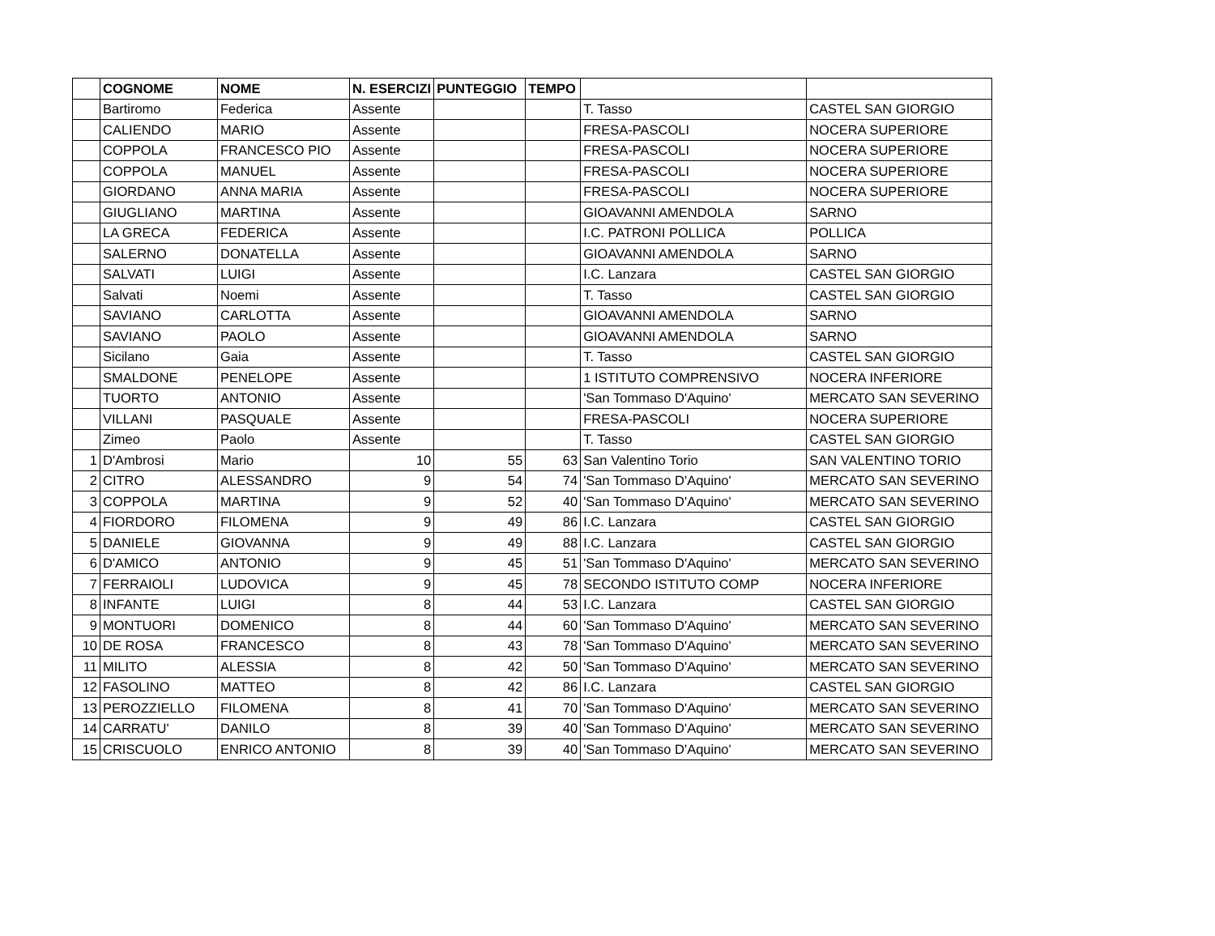| | COGNOME | NOME | N. ESERCIZI | PUNTEGGIO | TEMPO | | |
| --- | --- | --- | --- | --- | --- | --- | --- |
| | Bartiromo | Federica | Assente | | | T. Tasso | CASTEL SAN GIORGIO |
| | CALIENDO | MARIO | Assente | | | FRESA-PASCOLI | NOCERA SUPERIORE |
| | COPPOLA | FRANCESCO PIO | Assente | | | FRESA-PASCOLI | NOCERA SUPERIORE |
| | COPPOLA | MANUEL | Assente | | | FRESA-PASCOLI | NOCERA SUPERIORE |
| | GIORDANO | ANNA MARIA | Assente | | | FRESA-PASCOLI | NOCERA SUPERIORE |
| | GIUGLIANO | MARTINA | Assente | | | GIOAVANNI AMENDOLA | SARNO |
| | LA GRECA | FEDERICA | Assente | | | I.C. PATRONI POLLICA | POLLICA |
| | SALERNO | DONATELLA | Assente | | | GIOAVANNI AMENDOLA | SARNO |
| | SALVATI | LUIGI | Assente | | | I.C. Lanzara | CASTEL SAN GIORGIO |
| | Salvati | Noemi | Assente | | | T. Tasso | CASTEL SAN GIORGIO |
| | SAVIANO | CARLOTTA | Assente | | | GIOAVANNI AMENDOLA | SARNO |
| | SAVIANO | PAOLO | Assente | | | GIOAVANNI AMENDOLA | SARNO |
| | Sicilano | Gaia | Assente | | | T. Tasso | CASTEL SAN GIORGIO |
| | SMALDONE | PENELOPE | Assente | | | 1 ISTITUTO COMPRENSIVO | NOCERA INFERIORE |
| | TUORTO | ANTONIO | Assente | | | 'San Tommaso D'Aquino' | MERCATO SAN SEVERINO |
| | VILLANI | PASQUALE | Assente | | | FRESA-PASCOLI | NOCERA SUPERIORE |
| | Zimeo | Paolo | Assente | | | T. Tasso | CASTEL SAN GIORGIO |
| 1 | D'Ambrosi | Mario | 10 | 55 | 63 | San Valentino Torio | SAN VALENTINO TORIO |
| 2 | CITRO | ALESSANDRO | 9 | 54 | 74 | 'San Tommaso D'Aquino' | MERCATO SAN SEVERINO |
| 3 | COPPOLA | MARTINA | 9 | 52 | 40 | 'San Tommaso D'Aquino' | MERCATO SAN SEVERINO |
| 4 | FIORDORO | FILOMENA | 9 | 49 | 86 | I.C. Lanzara | CASTEL SAN GIORGIO |
| 5 | DANIELE | GIOVANNA | 9 | 49 | 88 | I.C. Lanzara | CASTEL SAN GIORGIO |
| 6 | D'AMICO | ANTONIO | 9 | 45 | 51 | 'San Tommaso D'Aquino' | MERCATO SAN SEVERINO |
| 7 | FERRAIOLI | LUDOVICA | 9 | 45 | 78 | SECONDO ISTITUTO COMP | NOCERA INFERIORE |
| 8 | INFANTE | LUIGI | 8 | 44 | 53 | I.C. Lanzara | CASTEL SAN GIORGIO |
| 9 | MONTUORI | DOMENICO | 8 | 44 | 60 | 'San Tommaso D'Aquino' | MERCATO SAN SEVERINO |
| 10 | DE ROSA | FRANCESCO | 8 | 43 | 78 | 'San Tommaso D'Aquino' | MERCATO SAN SEVERINO |
| 11 | MILITO | ALESSIA | 8 | 42 | 50 | 'San Tommaso D'Aquino' | MERCATO SAN SEVERINO |
| 12 | FASOLINO | MATTEO | 8 | 42 | 86 | I.C. Lanzara | CASTEL SAN GIORGIO |
| 13 | PEROZZIELLO | FILOMENA | 8 | 41 | 70 | 'San Tommaso D'Aquino' | MERCATO SAN SEVERINO |
| 14 | CARRATU' | DANILO | 8 | 39 | 40 | 'San Tommaso D'Aquino' | MERCATO SAN SEVERINO |
| 15 | CRISCUOLO | ENRICO ANTONIO | 8 | 39 | 40 | 'San Tommaso D'Aquino' | MERCATO SAN SEVERINO |